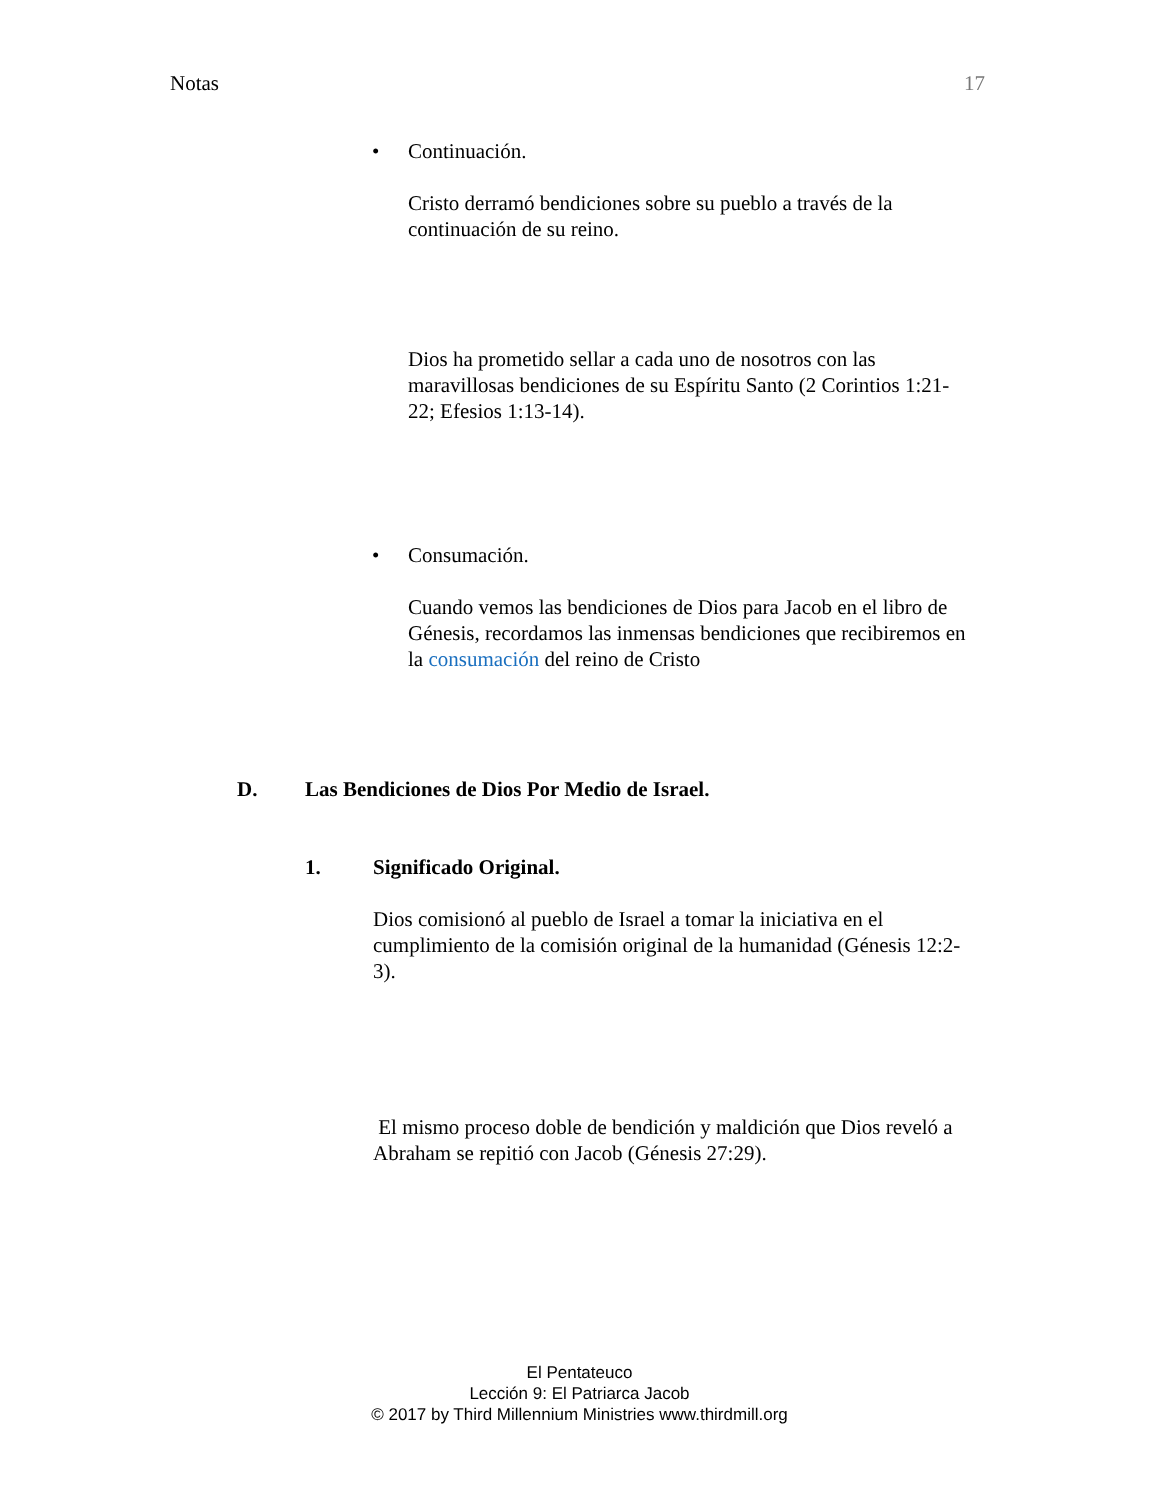Notas 17
• Continuación.
Cristo derramó bendiciones sobre su pueblo a través de la continuación de su reino.
Dios ha prometido sellar a cada uno de nosotros con las maravillosas bendiciones de su Espíritu Santo (2 Corintios 1:21-22; Efesios 1:13-14).
• Consumación.
Cuando vemos las bendiciones de Dios para Jacob en el libro de Génesis, recordamos las inmensas bendiciones que recibiremos en la consumación del reino de Cristo
D. Las Bendiciones de Dios Por Medio de Israel.
1. Significado Original.
Dios comisionó al pueblo de Israel a tomar la iniciativa en el cumplimiento de la comisión original de la humanidad (Génesis 12:2-3).
El mismo proceso doble de bendición y maldición que Dios reveló a Abraham se repitió con Jacob (Génesis 27:29).
El Pentateuco
Lección 9: El Patriarca Jacob
© 2017 by Third Millennium Ministries www.thirdmill.org